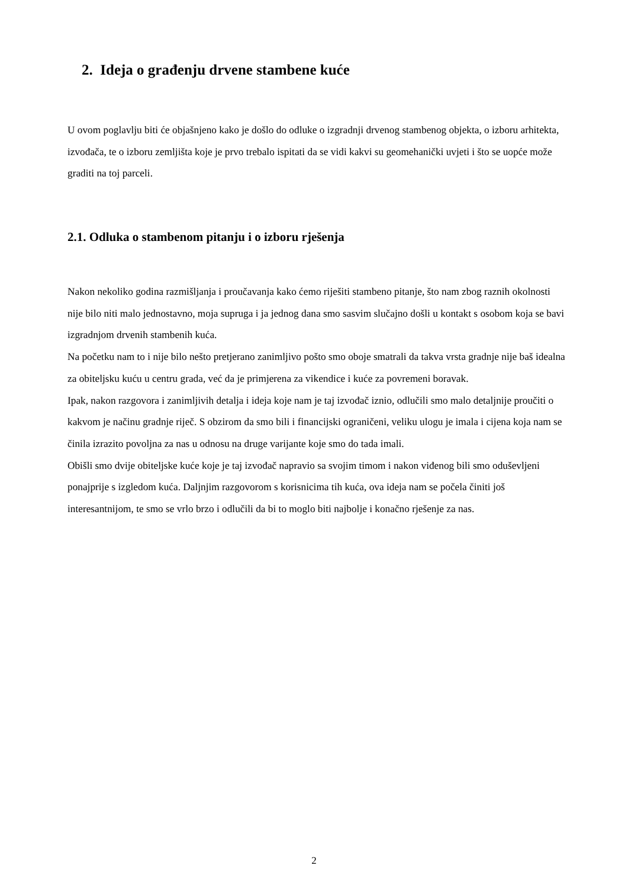2. Ideja o građenju drvene stambene kuće
U ovom poglavlju biti će objašnjeno kako je došlo do odluke o izgradnji drvenog stambenog objekta, o izboru arhitekta, izvođača, te o izboru zemljišta koje je prvo trebalo ispitati da se vidi kakvi su geomehanički uvjeti i što se uopće može graditi na toj parceli.
2.1. Odluka o stambenom pitanju i o izboru rješenja
Nakon nekoliko godina razmišljanja i proučavanja kako ćemo riješiti stambeno pitanje, što nam zbog raznih okolnosti nije bilo niti malo jednostavno, moja supruga i ja jednog dana smo sasvim slučajno došli u kontakt s osobom koja se bavi izgradnjom drvenih stambenih kuća.
Na početku nam to i nije bilo nešto pretjerano zanimljivo pošto smo oboje smatrali da takva vrsta gradnje nije baš idealna za obiteljsku kuću u centru grada, već da je primjerena za vikendice i kuće za povremeni boravak.
Ipak, nakon razgovora i zanimljivih detalja i ideja koje nam je taj izvođač iznio, odlučili smo malo detaljnije proučiti o kakvom je načinu gradnje riječ. S obzirom da smo bili i financijski ograničeni, veliku ulogu je imala i cijena koja nam se činila izrazito povoljna za nas u odnosu na druge varijante koje smo do tada imali.
Obišli smo dvije obiteljske kuće koje je taj izvođač napravio sa svojim timom i nakon viđenog bili smo oduševljeni ponajprije s izgledom kuća. Daljnjim razgovorom s korisnicima tih kuća, ova ideja nam se počela činiti još interesantnijom, te smo se vrlo brzo i odlučili da bi to moglo biti najbolje i konačno rješenje za nas.
2